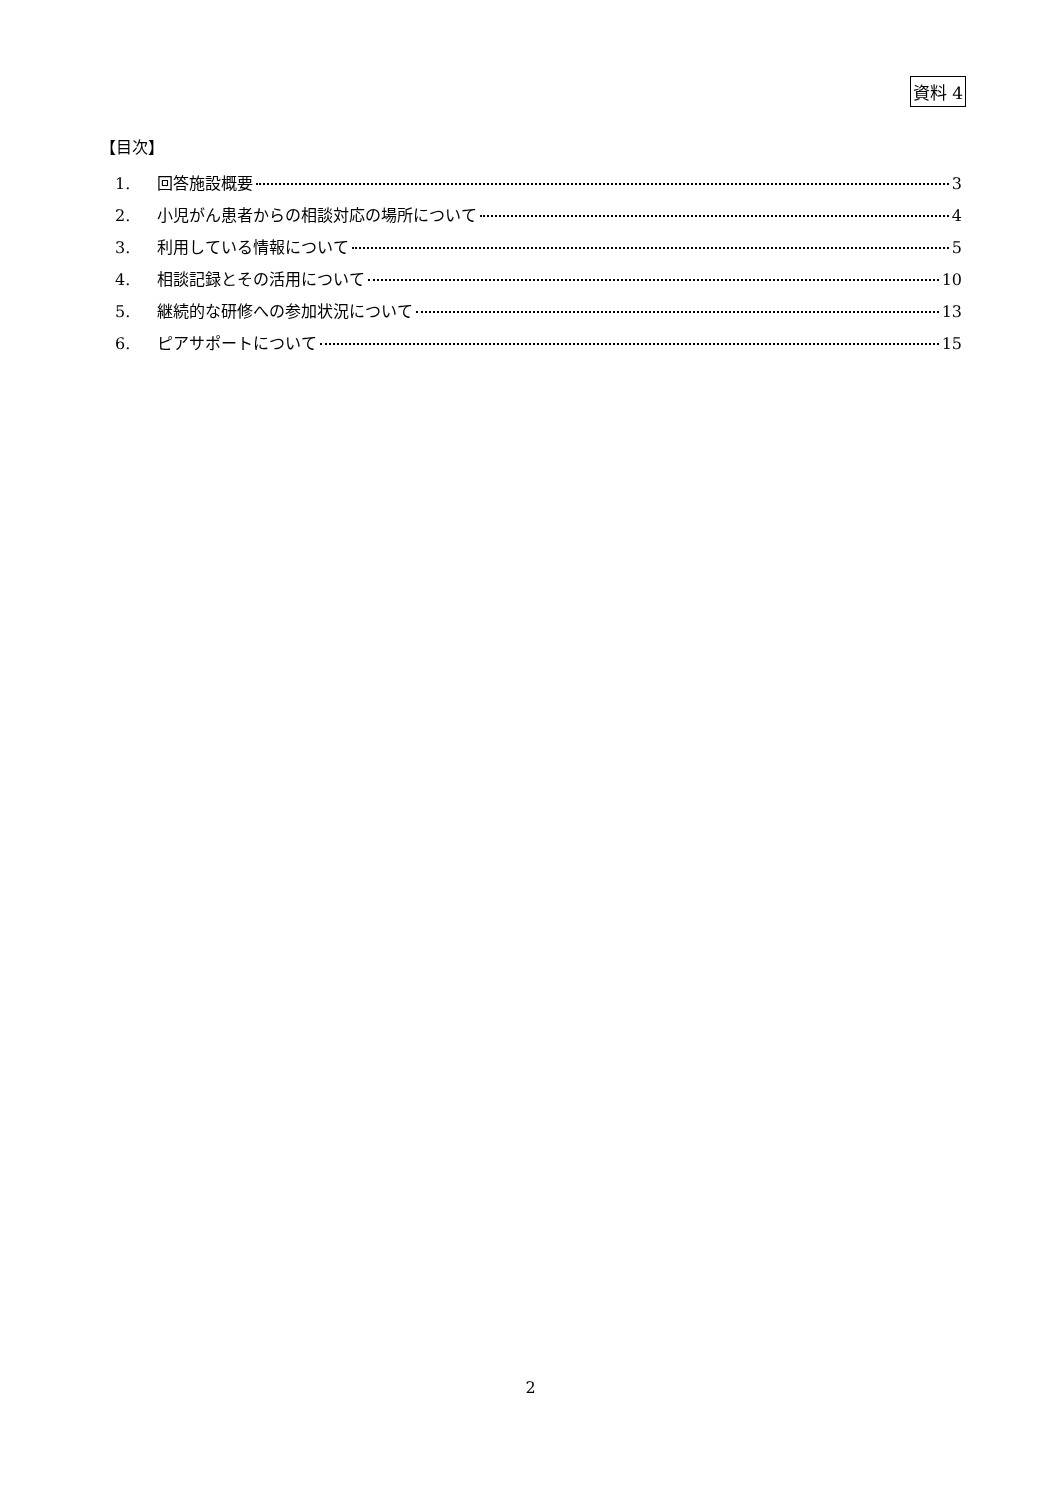資料 4
【目次】
1. 回答施設概要 3
2. 小児がん患者からの相談対応の場所について 4
3. 利用している情報について 5
4. 相談記録とその活用について 10
5. 継続的な研修への参加状況について 13
6. ピアサポートについて 15
2